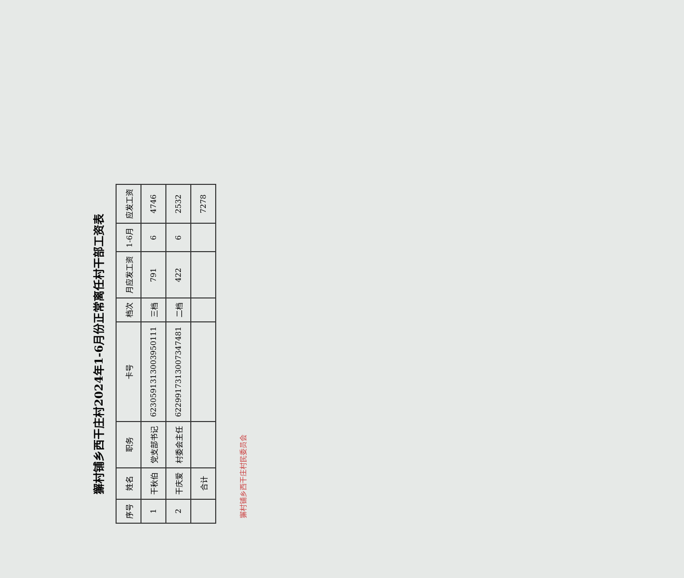獬村铺乡西干庄村2024年1-6月份正常离任村干部工资表
| 序号 | 姓名 | 职务 | 卡号 | 档次 | 月应发工资 | 1-6月 | 应发工资 |
| --- | --- | --- | --- | --- | --- | --- | --- |
| 1 | 干秋伯 | 党支部书记 | 6230591313003950111 | 三档 | 791 | 6 | 4746 |
| 2 | 干庆爱 | 村委会主任 | 6229917313007347481 | 二档 | 422 | 6 | 2532 |
| | 合计 | | | | | | 7278 |
獬村铺乡西干庄村民委员会